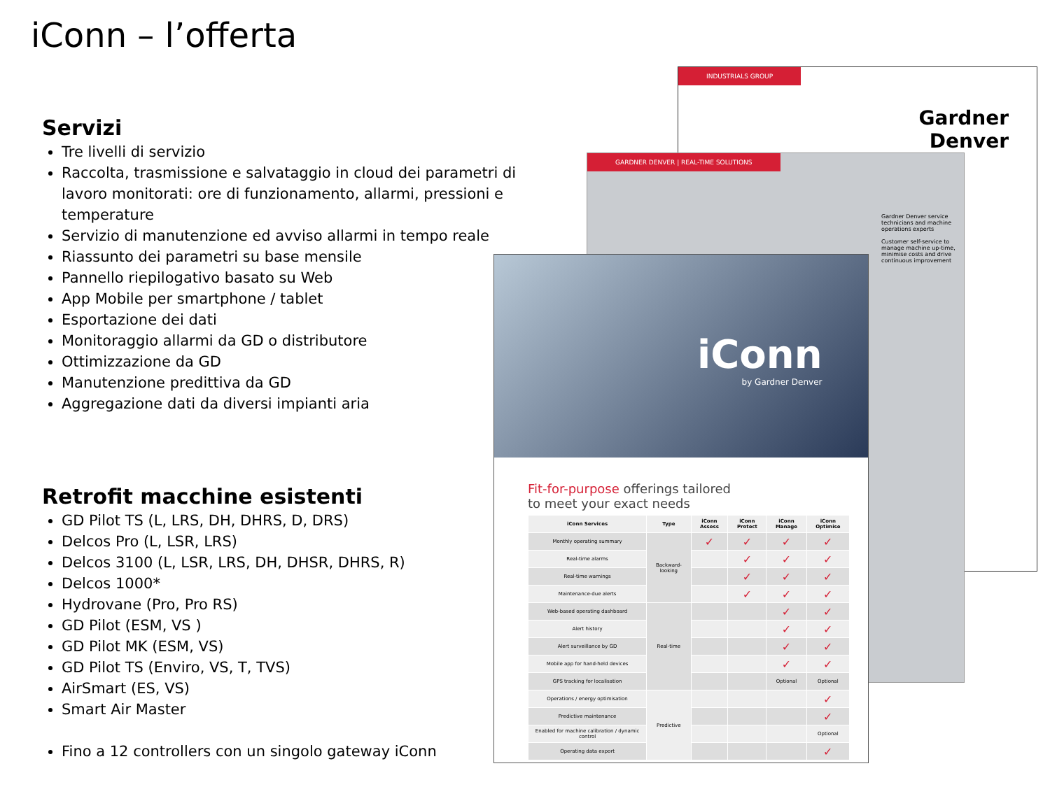iConn – l’offerta
Servizi
Tre livelli di servizio
Raccolta, trasmissione e salvataggio in cloud dei parametri di lavoro monitorati: ore di funzionamento, allarmi, pressioni e temperature
Servizio di manutenzione ed avviso allarmi in tempo reale
Riassunto dei parametri su base mensile
Pannello riepilogativo basato su Web
App Mobile per smartphone / tablet
Esportazione dei dati
Monitoraggio allarmi da GD o distributore
Ottimizzazione da GD
Manutenzione predittiva da GD
Aggregazione dati da diversi impianti aria
Retrofit macchine esistenti
GD Pilot TS (L, LRS, DH, DHRS, D, DRS)
Delcos Pro (L, LSR, LRS)
Delcos 3100 (L, LSR, LRS, DH, DHSR, DHRS, R)
Delcos 1000*
Hydrovane (Pro, Pro RS)
GD Pilot (ESM, VS )
GD Pilot MK (ESM, VS)
GD Pilot TS (Enviro, VS, T, TVS)
AirSmart (ES, VS)
Smart Air Master
Fino a 12 controllers con un singolo gateway iConn
INDUSTRIALS GROUP
Gardner
Denver
GARDNER DENVER | REAL-TIME SOLUTIONS
Gardner Denver service technicians and machine operations experts
Customer self-service to manage machine up-time, minimise costs and drive continuous improvement
iConn
by Gardner Denver
Fit-for-purpose offerings tailored
to meet your exact needs
| iConn Services | Type | iConn Assess | iConn Protect | iConn Manage | iConn Optimise |
| --- | --- | --- | --- | --- | --- |
| Monthly operating summary | Backward-looking | ✓ | ✓ | ✓ | ✓ |
| Real-time alarms | | | ✓ | ✓ | ✓ |
| Real-time warnings | | | ✓ | ✓ | ✓ |
| Maintenance-due alerts | | | ✓ | ✓ | ✓ |
| Web-based operating dashboard | Real-time | | | ✓ | ✓ |
| Alert history | | | | ✓ | ✓ |
| Alert surveillance by GD | | | | ✓ | ✓ |
| Mobile app for hand-held devices | | | | ✓ | ✓ |
| GPS tracking for localisation | | | | Optional | Optional |
| Operations / energy optimisation | Predictive | | | | ✓ |
| Predictive maintenance | | | | | ✓ |
| Enabled for machine calibration / dynamic control | | | | | Optional |
| Operating data export | | | | | ✓ |